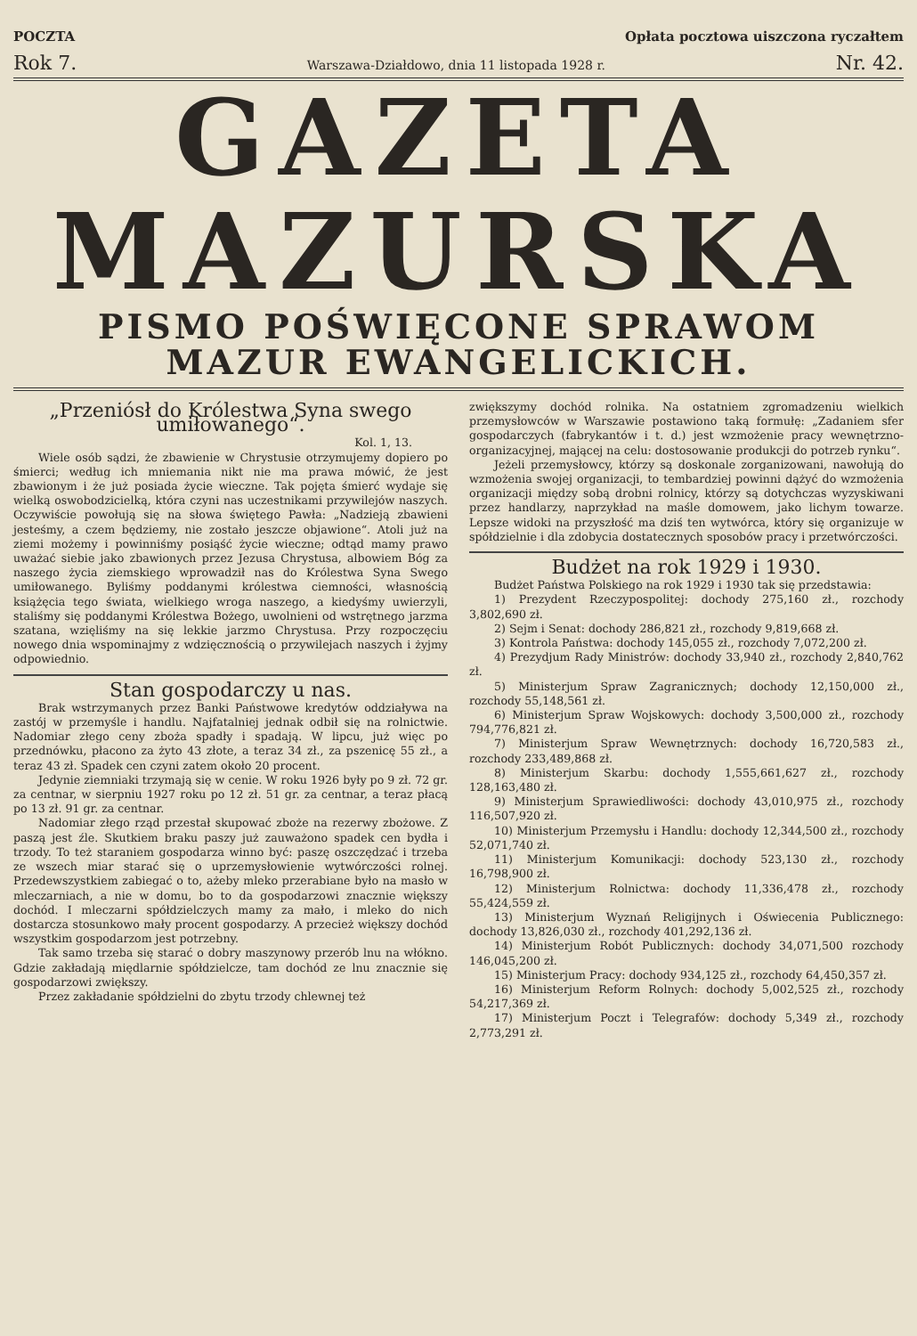POCZTA Opłata pocztowa uiszczona ryczałtem
Rok 7. Warszawa-Działdowo, dnia 11 listopada 1928 r. Nr. 42.
GAZETA
MAZURSKA
PISMO POŚWIĘCONE SPRAWOM
MAZUR EWANGELICKICH.
„Przeniósł do Królestwa Syna swego umiłowanego“.
Kol. 1, 13.
Wiele osób sądzi, że zbawienie w Chrystusie otrzymujemy dopiero po śmierci; według ich mniemania nikt nie ma prawa mówić, że jest zbawionym i że już posiada życie wieczne. Tak pojęta śmierć wydaje się wielką oswobodzicielką, która czyni nas uczestnikami przywilejów naszych. Oczywiście powołują się na słowa świętego Pawła: „Nadzieją zbawieni jesteśmy, a czem będziemy, nie zostało jeszcze objawione“. Atoli już na ziemi możemy i powinniśmy posiąść życie wieczne; odtąd mamy prawo uważać siebie jako zbawionych przez Jezusa Chrystusa, albowiem Bóg za naszego życia ziemskiego wprowadził nas do Królestwa Syna Swego umiłowanego. Byliśmy poddanymi królestwa ciemności, własnością książęcia tego świata, wielkiego wroga naszego, a kiedyśmy uwierzyli, staliśmy się poddanymi Królestwa Bożego, uwolnieni od wstrętnego jarzma szatana, wzięliśmy na się lekkie jarzmo Chrystusa. Przy rozpoczęciu nowego dnia wspominajmy z wdzięcznością o przywilejach naszych i żyjmy odpowiednio.
Stan gospodarczy u nas.
Brak wstrzymanych przez Banki Państwowe kredytów oddziaływa na zastój w przemyśle i handlu. Najfatalniej jednak odbił się na rolnictwie. Nadomiar złego ceny zboża spadły i spadają. W lipcu, już więc po przednówku, płacono za żyto 43 złote, a teraz 34 zł., za pszenicę 55 zł., a teraz 43 zł. Spadek cen czyni zatem około 20 procent.
Jedynie ziemniaki trzymają się w cenie. W roku 1926 były po 9 zł. 72 gr. za centnar, w sierpniu 1927 roku po 12 zł. 51 gr. za centnar, a teraz płacą po 13 zł. 91 gr. za centnar.
Nadomiar złego rząd przestał skupować zboże na rezerwy zbożowe. Z paszą jest źle. Skutkiem braku paszy już zauważono spadek cen bydła i trzody. To też staraniem gospodarza winno być: paszę oszczędzać i trzeba ze wszech miar starać się o uprzemysłowienie wytwórczości rolnej. Przedewszystkiem zabiegać o to, ażeby mleko przerabiane było na masło w mleczarniach, a nie w domu, bo to da gospodarzowi znacznie większy dochód. I mleczarni spółdzielczych mamy za mało, i mleko do nich dostarcza stosunkowo mały procent gospodarzy. A przecież większy dochód wszystkim gospodarzom jest potrzebny.
Tak samo trzeba się starać o dobry maszynowy przerób lnu na włókno. Gdzie zakładają międlarnie spółdzielcze, tam dochód ze lnu znacznie się gospodarzowi zwiększy.
Przez zakładanie spółdzielni do zbytu trzody chlewnej też
zwiększymy dochód rolnika. Na ostatniem zgromadzeniu wielkich przemysłowców w Warszawie postawiono taką formułę: „Zadaniem sfer gospodarczych (fabrykantów i t. d.) jest wzmożenie pracy wewnętrzno-organizacyjnej, mającej na celu: dostosowanie produkcji do potrzeb rynku“.
Jeżeli przemysłowcy, którzy są doskonale zorganizowani, nawołują do wzmożenia swojej organizacji, to tembardziej powinni dążyć do wzmożenia organizacji między sobą drobni rolnicy, którzy są dotychczas wyzyskiwani przez handlarzy, naprzykład na maśle domowem, jako lichym towarze. Lepsze widoki na przyszłość ma dziś ten wytwórca, który się organizuje w spółdzielnie i dla zdobycia dostatecznych sposobów pracy i przetwórczości.
Budżet na rok 1929 i 1930.
Budżet Państwa Polskiego na rok 1929 i 1930 tak się przedstawia:
1) Prezydent Rzeczypospolitej: dochody 275,160 zł., rozchody 3,802,690 zł.
2) Sejm i Senat: dochody 286,821 zł., rozchody 9,819,668 zł.
3) Kontrola Państwa: dochody 145,055 zł., rozchody 7,072,200 zł.
4) Prezydjum Rady Ministrów: dochody 33,940 zł., rozchody 2,840,762 zł.
5) Ministerjum Spraw Zagranicznych; dochody 12,150,000 zł., rozchody 55,148,561 zł.
6) Ministerjum Spraw Wojskowych: dochody 3,500,000 zł., rozchody 794,776,821 zł.
7) Ministerjum Spraw Wewnętrznych: dochody 16,720,583 zł., rozchody 233,489,868 zł.
8) Ministerjum Skarbu: dochody 1,555,661,627 zł., rozchody 128,163,480 zł.
9) Ministerjum Sprawiedliwości: dochody 43,010,975 zł., rozchody 116,507,920 zł.
10) Ministerjum Przemysłu i Handlu: dochody 12,344,500 zł., rozchody 52,071,740 zł.
11) Ministerjum Komunikacji: dochody 523,130 zł., rozchody 16,798,900 zł.
12) Ministerjum Rolnictwa: dochody 11,336,478 zł., rozchody 55,424,559 zł.
13) Ministerjum Wyznań Religijnych i Oświecenia Publicznego: dochody 13,826,030 zł., rozchody 401,292,136 zł.
14) Ministerjum Robót Publicznych: dochody 34,071,500 rozchody 146,045,200 zł.
15) Ministerjum Pracy: dochody 934,125 zł., rozchody 64,450,357 zł.
16) Ministerjum Reform Rolnych: dochody 5,002,525 zł., rozchody 54,217,369 zł.
17) Ministerjum Poczt i Telegrafów: dochody 5,349 zł., rozchody 2,773,291 zł.